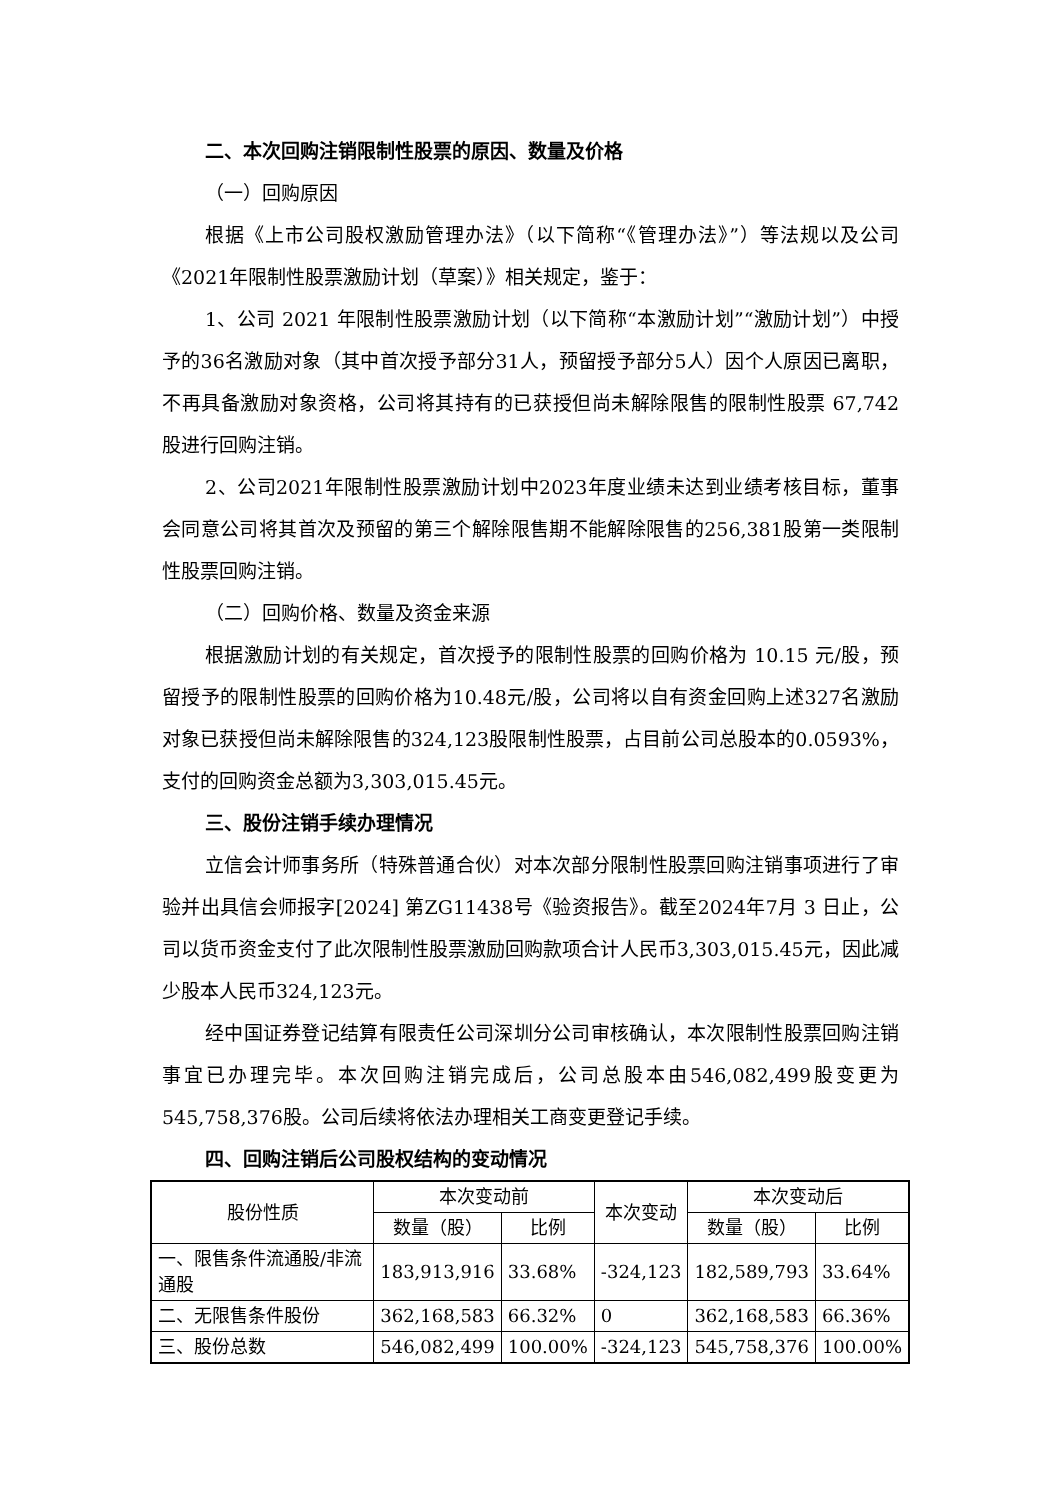二、本次回购注销限制性股票的原因、数量及价格
（一）回购原因
根据《上市公司股权激励管理办法》（以下简称“《管理办法》”）等法规以及公司《2021年限制性股票激励计划（草案）》相关规定，鉴于：
1、公司 2021 年限制性股票激励计划（以下简称“本激励计划”“激励计划”）中授予的36名激励对象（其中首次授予部分31人，预留授予部分5人）因个人原因已离职，不再具备激励对象资格，公司将其持有的已获授但尚未解除限售的限制性股票 67,742股进行回购注销。
2、公司2021年限制性股票激励计划中2023年度业绩未达到业绩考核目标，董事会同意公司将其首次及预留的第三个解除限售期不能解除限售的256,381股第一类限制性股票回购注销。
（二）回购价格、数量及资金来源
根据激励计划的有关规定，首次授予的限制性股票的回购价格为 10.15 元/股，预留授予的限制性股票的回购价格为10.48元/股，公司将以自有资金回购上述327名激励对象已获授但尚未解除限售的324,123股限制性股票，占目前公司总股本的0.0593%，支付的回购资金总额为3,303,015.45元。
三、股份注销手续办理情况
立信会计师事务所（特殊普通合伙）对本次部分限制性股票回购注销事项进行了审验并出具信会师报字[2024] 第ZG11438号《验资报告》。截至2024年7月 3 日止，公司以货币资金支付了此次限制性股票激励回购款项合计人民币3,303,015.45元，因此减少股本人民币324,123元。
经中国证券登记结算有限责任公司深圳分公司审核确认，本次限制性股票回购注销事宜已办理完毕。本次回购注销完成后，公司总股本由546,082,499股变更为545,758,376股。公司后续将依法办理相关工商变更登记手续。
四、回购注销后公司股权结构的变动情况
| 股份性质 | 本次变动前 | | 本次变动 | 本次变动后 | |
| --- | --- | --- | --- | --- | --- |
| | 数量（股） | 比例 | | 数量（股） | 比例 |
| 一、限售条件流通股/非流通股 | 183,913,916 | 33.68% | -324,123 | 182,589,793 | 33.64% |
| 二、无限售条件股份 | 362,168,583 | 66.32% | 0 | 362,168,583 | 66.36% |
| 三、股份总数 | 546,082,499 | 100.00% | -324,123 | 545,758,376 | 100.00% |